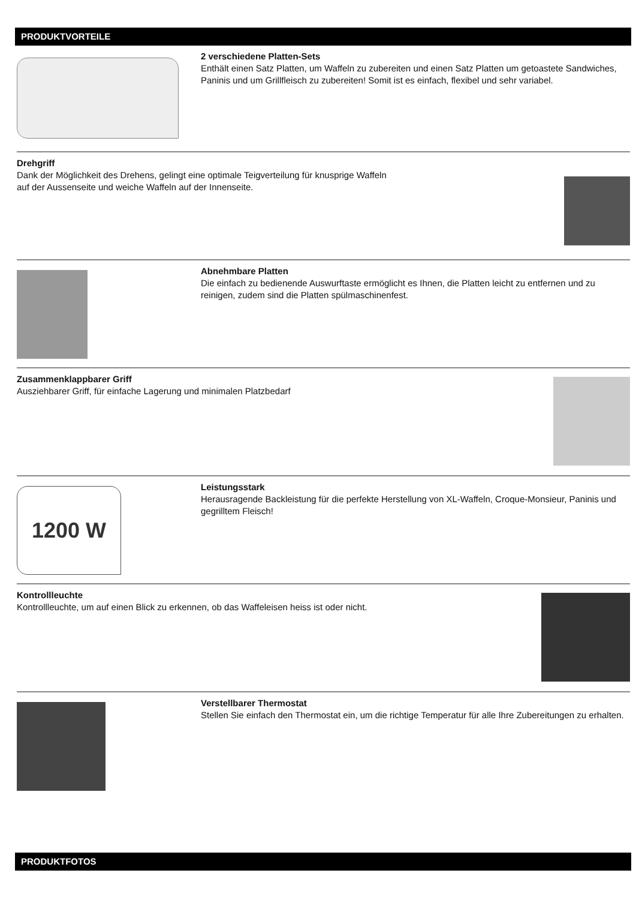PRODUKTVORTEILE
2 verschiedene Platten-Sets
Enthält einen Satz Platten, um Waffeln zu zubereiten und einen Satz Platten um getoastete Sandwiches, Paninis und um Grillfleisch zu zubereiten! Somit ist es einfach, flexibel und sehr variabel.
Drehgriff
Dank der Möglichkeit des Drehens, gelingt eine optimale Teigverteilung für knusprige Waffeln
auf der Aussenseite und weiche Waffeln auf der Innenseite.
Abnehmbare Platten
Die einfach zu bedienende Auswurftaste ermöglicht es Ihnen, die Platten leicht zu entfernen und zu reinigen, zudem sind die Platten spülmaschinenfest.
Zusammenklappbarer Griff
Ausziehbarer Griff, für einfache Lagerung und minimalen Platzbedarf
1200 W
Leistungsstark
Herausragende Backleistung für die perfekte Herstellung von XL-Waffeln, Croque-Monsieur, Paninis und gegrilltem Fleisch!
Kontrollleuchte
Kontrollleuchte, um auf einen Blick zu erkennen, ob das Waffeleisen heiss ist oder nicht.
Verstellbarer Thermostat
Stellen Sie einfach den Thermostat ein, um die richtige Temperatur für alle Ihre Zubereitungen zu erhalten.
PRODUKTFOTOS